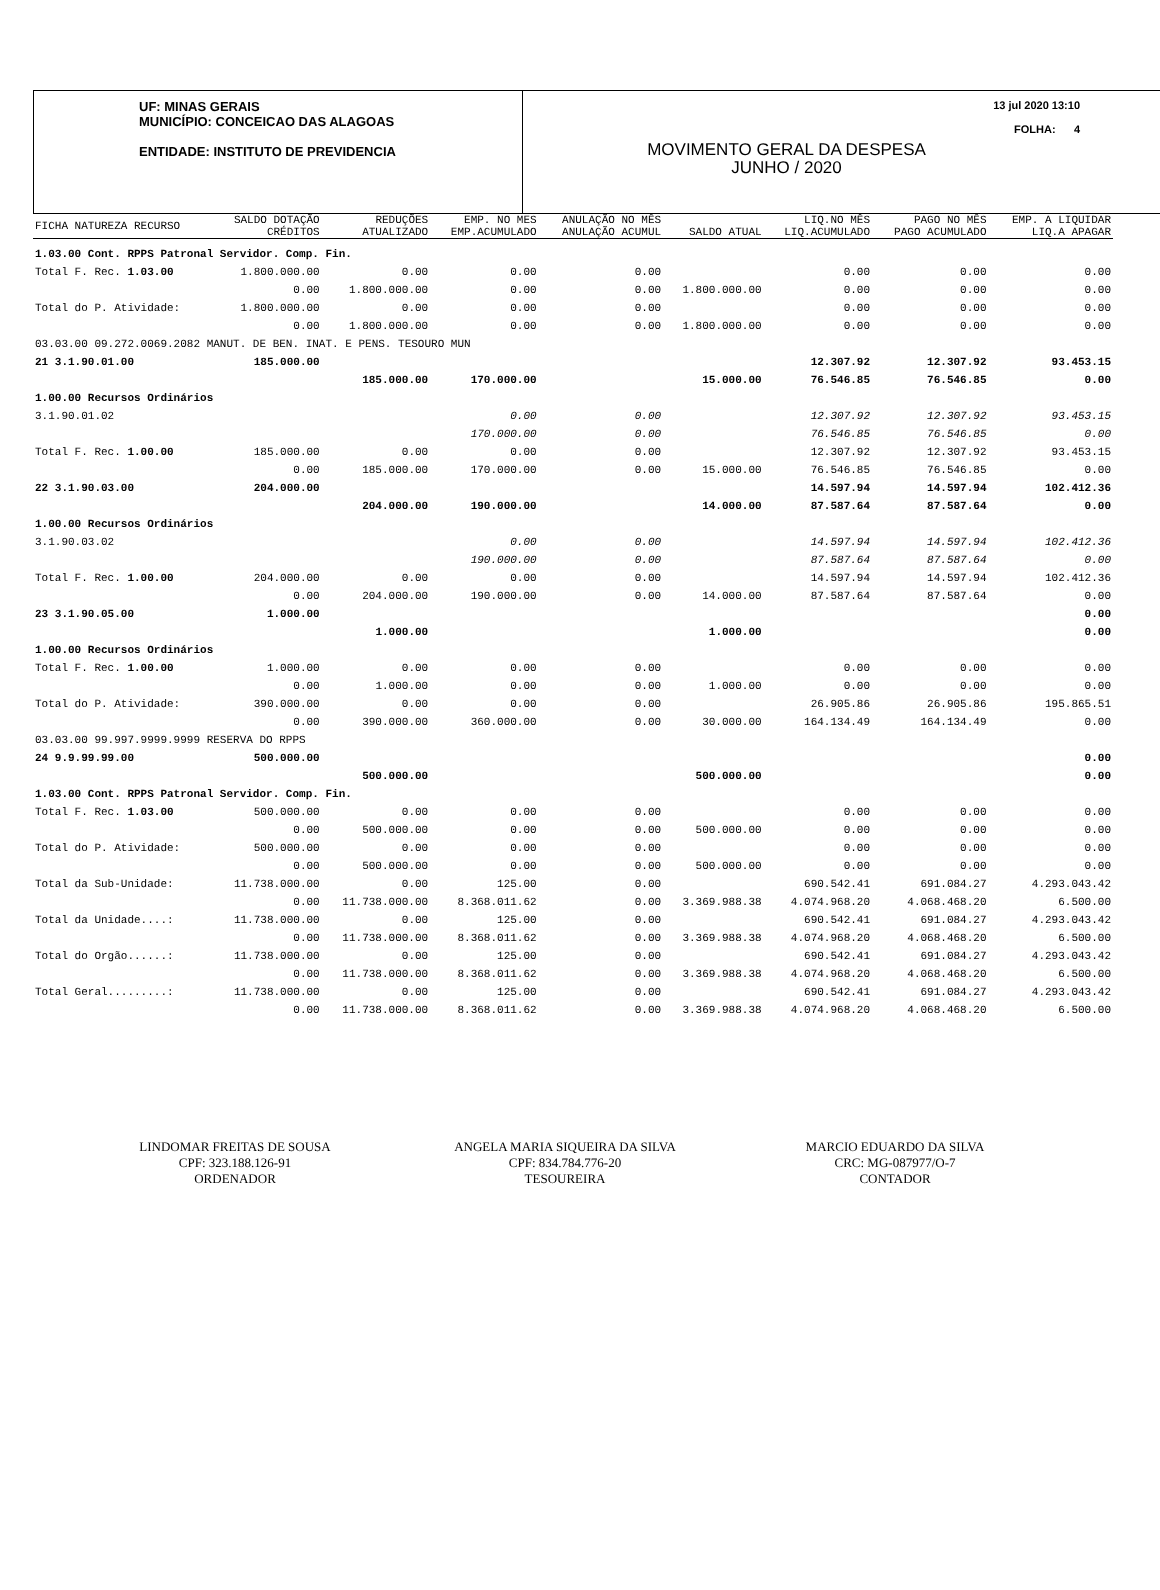UF: MINAS GERAIS
MUNICÍPIO: CONCEICAO DAS ALAGOAS
ENTIDADE: INSTITUTO DE PREVIDENCIA
13 jul 2020 13:10
FOLHA: 4
MOVIMENTO GERAL DA DESPESA
JUNHO / 2020
| FICHA NATUREZA RECURSO | SALDO DOTAÇÃO CRÉDITOS | REDUÇÕES ATUALIZADO | EMP. NO MES EMP.ACUMULADO | ANULAÇÃO NO MÊS ANULAÇÃO ACUMUL | SALDO ATUAL | LIQ.NO MÊS LIQ.ACUMULADO | PAGO NO MÊS PAGO ACUMULADO | EMP. A LIQUIDAR LIQ.A APAGAR |
| --- | --- | --- | --- | --- | --- | --- | --- | --- |
| 1.03.00 Cont. RPPS Patronal Servidor. Comp. Fin. | | | | | | | | |
| Total F. Rec. 1.03.00 | 1.800.000.00 | 0.00 | 0.00 | 0.00 | | 0.00 | 0.00 | 0.00 |
| | 0.00 | 1.800.000.00 | 0.00 | 0.00 | 1.800.000.00 | 0.00 | 0.00 | 0.00 |
| Total do P. Atividade: | 1.800.000.00 | 0.00 | 0.00 | 0.00 | | 0.00 | 0.00 | 0.00 |
| | 0.00 | 1.800.000.00 | 0.00 | 0.00 | 1.800.000.00 | 0.00 | 0.00 | 0.00 |
| 03.03.00 09.272.0069.2082 MANUT. DE BEN. INAT. E PENS. TESOURO MUN | | | | | | | | |
| 21 3.1.90.01.00 | 185.000.00 | | | | | 12.307.92 | 12.307.92 | 93.453.15 |
| | | 185.000.00 | 170.000.00 | | 15.000.00 | 76.546.85 | 76.546.85 | 0.00 |
| 1.00.00 Recursos Ordinários | | | | | | | | |
| 3.1.90.01.02 | | | 0.00 | 0.00 | | 12.307.92 | 12.307.92 | 93.453.15 |
| | | | 170.000.00 | 0.00 | | 76.546.85 | 76.546.85 | 0.00 |
| Total F. Rec. 1.00.00 | 185.000.00 | 0.00 | 0.00 | 0.00 | | 12.307.92 | 12.307.92 | 93.453.15 |
| | 0.00 | 185.000.00 | 170.000.00 | 0.00 | 15.000.00 | 76.546.85 | 76.546.85 | 0.00 |
| 22 3.1.90.03.00 | 204.000.00 | | | | | 14.597.94 | 14.597.94 | 102.412.36 |
| | | 204.000.00 | 190.000.00 | | 14.000.00 | 87.587.64 | 87.587.64 | 0.00 |
| 1.00.00 Recursos Ordinários | | | | | | | | |
| 3.1.90.03.02 | | | 0.00 | 0.00 | | 14.597.94 | 14.597.94 | 102.412.36 |
| | | | 190.000.00 | 0.00 | | 87.587.64 | 87.587.64 | 0.00 |
| Total F. Rec. 1.00.00 | 204.000.00 | 0.00 | 0.00 | 0.00 | | 14.597.94 | 14.597.94 | 102.412.36 |
| | 0.00 | 204.000.00 | 190.000.00 | 0.00 | 14.000.00 | 87.587.64 | 87.587.64 | 0.00 |
| 23 3.1.90.05.00 | 1.000.00 | | | | | | | 0.00 |
| | | 1.000.00 | | | 1.000.00 | | | 0.00 |
| 1.00.00 Recursos Ordinários | | | | | | | | |
| Total F. Rec. 1.00.00 | 1.000.00 | 0.00 | 0.00 | 0.00 | | 0.00 | 0.00 | 0.00 |
| | 0.00 | 1.000.00 | 0.00 | 0.00 | 1.000.00 | 0.00 | 0.00 | 0.00 |
| Total do P. Atividade: | 390.000.00 | 0.00 | 0.00 | 0.00 | | 26.905.86 | 26.905.86 | 195.865.51 |
| | 0.00 | 390.000.00 | 360.000.00 | 0.00 | 30.000.00 | 164.134.49 | 164.134.49 | 0.00 |
| 03.03.00 99.997.9999.9999 RESERVA DO RPPS | | | | | | | | |
| 24 9.9.99.99.00 | 500.000.00 | | | | | | | 0.00 |
| | | 500.000.00 | | | 500.000.00 | | | 0.00 |
| 1.03.00 Cont. RPPS Patronal Servidor. Comp. Fin. | | | | | | | | |
| Total F. Rec. 1.03.00 | 500.000.00 | 0.00 | 0.00 | 0.00 | | 0.00 | 0.00 | 0.00 |
| | 0.00 | 500.000.00 | 0.00 | 0.00 | 500.000.00 | 0.00 | 0.00 | 0.00 |
| Total do P. Atividade: | 500.000.00 | 0.00 | 0.00 | 0.00 | | 0.00 | 0.00 | 0.00 |
| | 0.00 | 500.000.00 | 0.00 | 0.00 | 500.000.00 | 0.00 | 0.00 | 0.00 |
| Total da Sub-Unidade: | 11.738.000.00 | 0.00 | 125.00 | 0.00 | | 690.542.41 | 691.084.27 | 4.293.043.42 |
| | 0.00 | 11.738.000.00 | 8.368.011.62 | 0.00 | 3.369.988.38 | 4.074.968.20 | 4.068.468.20 | 6.500.00 |
| Total da Unidade....: | 11.738.000.00 | 0.00 | 125.00 | 0.00 | | 690.542.41 | 691.084.27 | 4.293.043.42 |
| | 0.00 | 11.738.000.00 | 8.368.011.62 | 0.00 | 3.369.988.38 | 4.074.968.20 | 4.068.468.20 | 6.500.00 |
| Total do Orgão......: | 11.738.000.00 | 0.00 | 125.00 | 0.00 | | 690.542.41 | 691.084.27 | 4.293.043.42 |
| | 0.00 | 11.738.000.00 | 8.368.011.62 | 0.00 | 3.369.988.38 | 4.074.968.20 | 4.068.468.20 | 6.500.00 |
| Total Geral.........: | 11.738.000.00 | 0.00 | 125.00 | 0.00 | | 690.542.41 | 691.084.27 | 4.293.043.42 |
| | 0.00 | 11.738.000.00 | 8.368.011.62 | 0.00 | 3.369.988.38 | 4.074.968.20 | 4.068.468.20 | 6.500.00 |
LINDOMAR FREITAS DE SOUSA
CPF: 323.188.126-91
ORDENADOR
ANGELA MARIA SIQUEIRA DA SILVA
CPF: 834.784.776-20
TESOUREIRA
MARCIO EDUARDO DA SILVA
CRC: MG-087977/O-7
CONTADOR